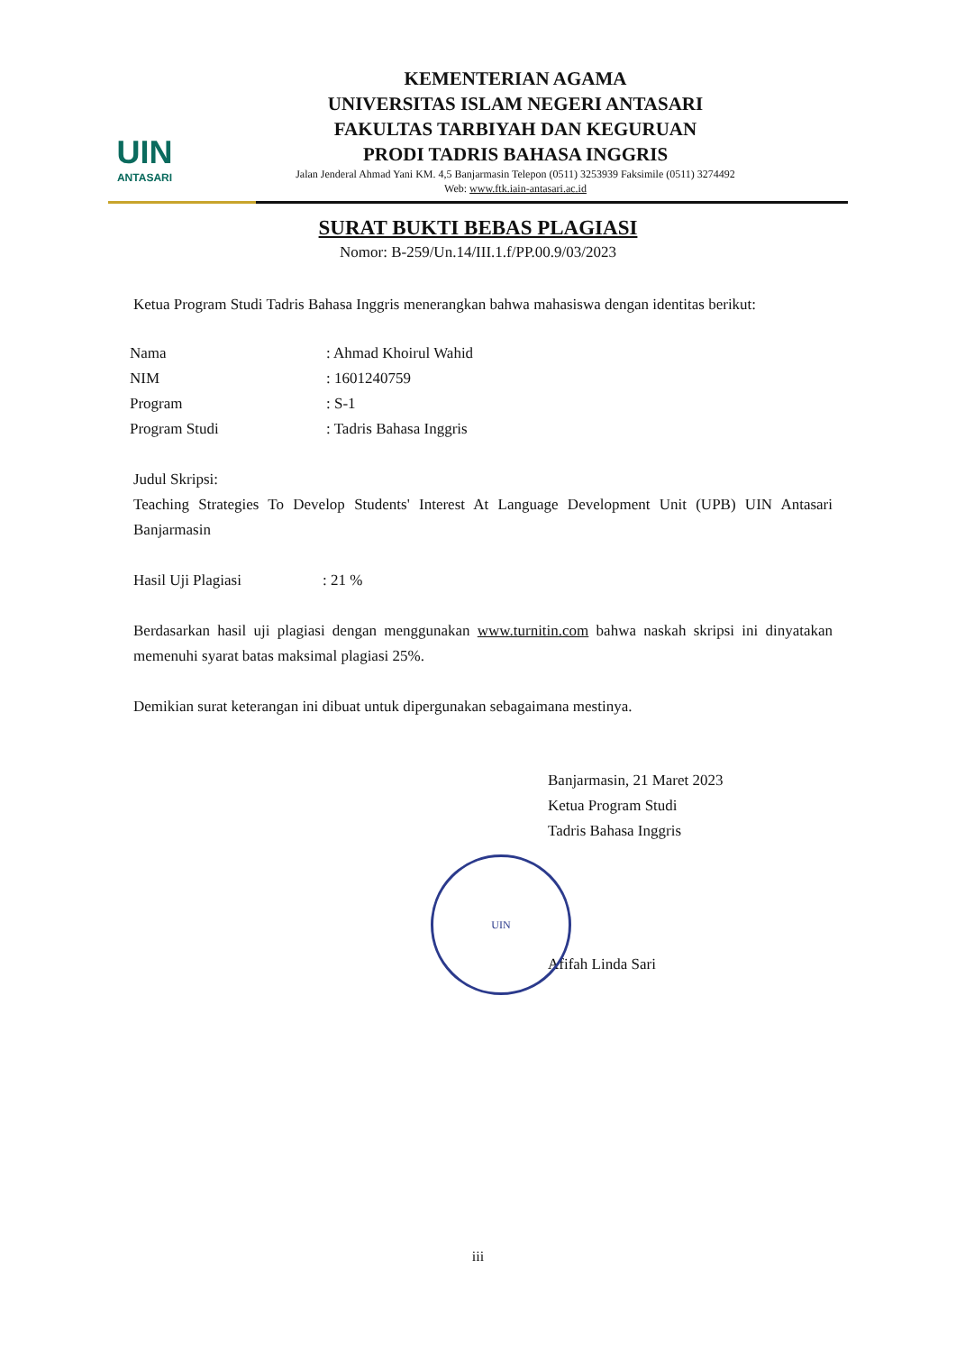UIN
ANTASARI
KEMENTERIAN AGAMA
UNIVERSITAS ISLAM NEGERI ANTASARI
FAKULTAS TARBIYAH DAN KEGURUAN
PRODI TADRIS BAHASA INGGRIS
Jalan Jenderal Ahmad Yani KM. 4,5 Banjarmasin Telepon (0511) 3253939 Faksimile (0511) 3274492
Web: www.ftk.iain-antasari.ac.id
SURAT BUKTI BEBAS PLAGIASI
Nomor: B-259/Un.14/III.1.f/PP.00.9/03/2023
Ketua Program Studi Tadris Bahasa Inggris menerangkan bahwa mahasiswa dengan identitas berikut:
| Nama | : Ahmad Khoirul Wahid |
| NIM | : 1601240759 |
| Program | : S-1 |
| Program Studi | : Tadris Bahasa Inggris |
Judul Skripsi:
Teaching Strategies To Develop Students' Interest At Language Development Unit (UPB) UIN Antasari Banjarmasin
| Hasil Uji Plagiasi | : 21 % |
Berdasarkan hasil uji plagiasi dengan menggunakan www.turnitin.com bahwa naskah skripsi ini dinyatakan memenuhi syarat batas maksimal plagiasi 25%.
Demikian surat keterangan ini dibuat untuk dipergunakan sebagaimana mestinya.
Banjarmasin, 21 Maret 2023
Ketua Program Studi
Tadris Bahasa Inggris
UIN
Afifah Linda Sari
iii